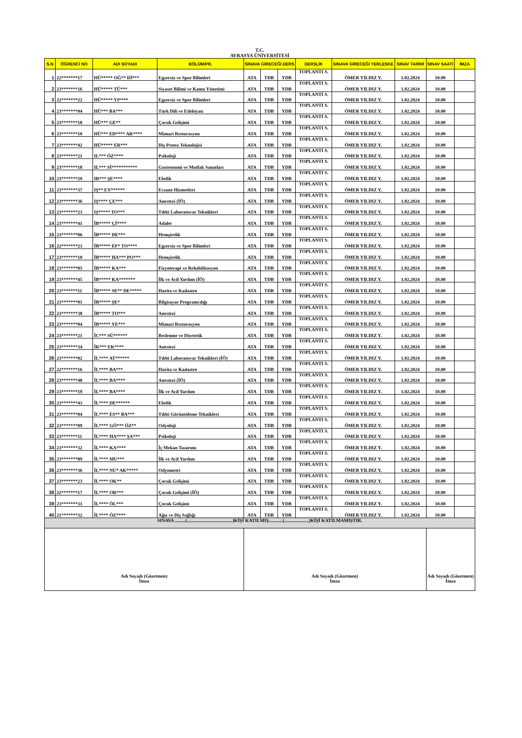T.C.
AVRASYA ÜNİVERSİTESİ
| S.N | ÖĞRENCİ NO | ADI SOYADI | BÖLÜM/PR. | SINAVA GİRECEĞİ DERS | | | DERSLİK | SINAVA GİRECEĞİ YERLESKE | SINAV TARİHİ | SINAV SAATİ | İMZA |
| --- | --- | --- | --- | --- | --- | --- | --- | --- | --- | --- | --- |
| 1 | 22*******17 | HÜ***** OĞ** Dİ*** | Egzersiz ve Spor Bilimleri | ATA | TDB | YDB | TOPLANTI S. | ÖMER YILDIZ Y. | 1.02.2024 | 10.00 | |
| 2 | 23*******16 | HÜ***** TÜ*** | Siyaset Bilimi ve Kamu Yönetimi | ATA | TDB | YDB | TOPLANTI S. | ÖMER YILDIZ Y. | 1.02.2024 | 10.00 | |
| 3 | 22*******22 | HÜ***** YI**** | Egzersiz ve Spor Bilimleri | ATA | TDB | YDB | TOPLANTI S. | ÖMER YILDIZ Y. | 1.02.2024 | 10.00 | |
| 4 | 23*******04 | HÜ*** BA*** | Türk Dili ve Edebiyatı | ATA | TDB | YDB | TOPLANTI S. | ÖMER YILDIZ Y. | 1.02.2024 | 10.00 | |
| 5 | 23*******18 | HÜ*** GE** | Çocuk Gelişimi | ATA | TDB | YDB | TOPLANTI S. | ÖMER YILDIZ Y. | 1.02.2024 | 10.00 | |
| 6 | 23*******10 | HÜ*** ED**** AR**** | Mimari Restorasyon | ATA | TDB | YDB | TOPLANTI S. | ÖMER YILDIZ Y. | 1.02.2024 | 10.00 | |
| 7 | 23*******42 | HÜ***** ER*** | Diş Protez Teknolojisi | ATA | TDB | YDB | TOPLANTI S. | ÖMER YILDIZ Y. | 1.02.2024 | 10.00 | |
| 8 | 23*******21 | IL*** ÖZ**** | Psikoloji | ATA | TDB | YDB | TOPLANTI S. | ÖMER YILDIZ Y. | 1.02.2024 | 10.00 | |
| 9 | 23*******18 | IL*** Sİ*********** | Gastronomi ve Mutfak Sanatları | ATA | TDB | YDB | TOPLANTI S. | ÖMER YILDIZ Y. | 1.02.2024 | 10.00 | |
| 10 | 23*******29 | IR*** ŞE**** | Ebelik | ATA | TDB | YDB | TOPLANTI S. | ÖMER YILDIZ Y. | 1.02.2024 | 10.00 | |
| 11 | 23*******37 | IŞ** EY****** | Eczane Hizmetleri | ATA | TDB | YDB | TOPLANTI S. | ÖMER YILDIZ Y. | 1.02.2024 | 10.00 | |
| 12 | 23*******36 | IŞ**** ÇE*** | Anestezi (İÖ) | ATA | TDB | YDB | TOPLANTI S. | ÖMER YILDIZ Y. | 1.02.2024 | 10.00 | |
| 13 | 23*******23 | IŞ***** TO*** | Tıbbi Laboratuvar Teknikleri | ATA | TDB | YDB | TOPLANTI S. | ÖMER YILDIZ Y. | 1.02.2024 | 10.00 | |
| 14 | 23*******41 | İB***** Çİ**** | Adalet | ATA | TDB | YDB | TOPLANTI S. | ÖMER YILDIZ Y. | 1.02.2024 | 10.00 | |
| 15 | 23*******06 | İB***** DE*** | Hemşirelik | ATA | TDB | YDB | TOPLANTI S. | ÖMER YILDIZ Y. | 1.02.2024 | 10.00 | |
| 16 | 22*******23 | İB***** EF* TO**** | Egzersiz ve Spor Bilimleri | ATA | TDB | YDB | TOPLANTI S. | ÖMER YILDIZ Y. | 1.02.2024 | 10.00 | |
| 17 | 23*******10 | İB***** HA*** PO*** | Hemşirelik | ATA | TDB | YDB | TOPLANTI S. | ÖMER YILDIZ Y. | 1.02.2024 | 10.00 | |
| 18 | 23*******05 | İB***** KA*** | Fizyoterapi ve Rehabilitasyon | ATA | TDB | YDB | TOPLANTI S. | ÖMER YILDIZ Y. | 1.02.2024 | 10.00 | |
| 19 | 23*******45 | İB***** KA******* | İlk ve Acil Yardım (İÖ) | ATA | TDB | YDB | TOPLANTI S. | ÖMER YILDIZ Y. | 1.02.2024 | 10.00 | |
| 20 | 23*******11 | İB***** SE** DE***** | Harita ve Kadastro | ATA | TDB | YDB | TOPLANTI S. | ÖMER YILDIZ Y. | 1.02.2024 | 10.00 | |
| 21 | 23*******01 | İB***** ŞE* | Bilgisayar Programcılığı | ATA | TDB | YDB | TOPLANTI S. | ÖMER YILDIZ Y. | 1.02.2024 | 10.00 | |
| 22 | 23*******38 | İB***** TO*** | Anestezi | ATA | TDB | YDB | TOPLANTI S. | ÖMER YILDIZ Y. | 1.02.2024 | 10.00 | |
| 23 | 23*******04 | İB***** YE*** | Mimari Restorasyon | ATA | TDB | YDB | TOPLANTI S. | ÖMER YILDIZ Y. | 1.02.2024 | 10.00 | |
| 24 | 23*******21 | İC*** SÜ****** | Beslenme ve Diyetetik | ATA | TDB | YDB | TOPLANTI S. | ÖMER YILDIZ Y. | 1.02.2024 | 10.00 | |
| 25 | 23*******34 | İK*** EK**** | Anestezi | ATA | TDB | YDB | TOPLANTI S. | ÖMER YILDIZ Y. | 1.02.2024 | 10.00 | |
| 26 | 23*******02 | İL**** AT****** | Tıbbi Laboratuvar Teknikleri (İÖ) | ATA | TDB | YDB | TOPLANTI S. | ÖMER YILDIZ Y. | 1.02.2024 | 10.00 | |
| 27 | 22*******16 | İL**** BA*** | Harita ve Kadastro | ATA | TDB | YDB | TOPLANTI S. | ÖMER YILDIZ Y. | 1.02.2024 | 10.00 | |
| 28 | 23*******48 | İL**** BA**** | Anestezi (İÖ) | ATA | TDB | YDB | TOPLANTI S. | ÖMER YILDIZ Y. | 1.02.2024 | 10.00 | |
| 29 | 23*******19 | İL**** BA**** | İlk ve Acil Yardım | ATA | TDB | YDB | TOPLANTI S. | ÖMER YILDIZ Y. | 1.02.2024 | 10.00 | |
| 30 | 23*******43 | İL**** DE****** | Ebelik | ATA | TDB | YDB | TOPLANTI S. | ÖMER YILDIZ Y. | 1.02.2024 | 10.00 | |
| 31 | 23*******04 | İL**** ES** BA*** | Tıbbi Görüntüleme Teknikleri | ATA | TDB | YDB | TOPLANTI S. | ÖMER YILDIZ Y. | 1.02.2024 | 10.00 | |
| 32 | 23*******09 | İL**** GÖ*** ÖZ** | Odyoloji | ATA | TDB | YDB | TOPLANTI S. | ÖMER YILDIZ Y. | 1.02.2024 | 10.00 | |
| 33 | 23*******11 | İL**** HA**** ŞA*** | Psikoloji | ATA | TDB | YDB | TOPLANTI S. | ÖMER YILDIZ Y. | 1.02.2024 | 10.00 | |
| 34 | 23*******32 | İL**** KA**** | İç Mekan Tasarımı | ATA | TDB | YDB | TOPLANTI S. | ÖMER YILDIZ Y. | 1.02.2024 | 10.00 | |
| 35 | 23*******89 | İL**** MU*** | İlk ve Acil Yardım | ATA | TDB | YDB | TOPLANTI S. | ÖMER YILDIZ Y. | 1.02.2024 | 10.00 | |
| 36 | 23*******36 | İL**** NU* AK***** | Odyometri | ATA | TDB | YDB | TOPLANTI S. | ÖMER YILDIZ Y. | 1.02.2024 | 10.00 | |
| 37 | 23*******23 | İL**** OK** | Çocuk Gelişimi | ATA | TDB | YDB | TOPLANTI S. | ÖMER YILDIZ Y. | 1.02.2024 | 10.00 | |
| 38 | 22*******17 | İL**** OR*** | Çocuk Gelişimi (İÖ) | ATA | TDB | YDB | TOPLANTI S. | ÖMER YILDIZ Y. | 1.02.2024 | 10.00 | |
| 39 | 23*******31 | İL**** ÖL*** | Çocuk Gelişimi | ATA | TDB | YDB | TOPLANTI S. | ÖMER YILDIZ Y. | 1.02.2024 | 10.00 | |
| 40 | 21*******32 | İL**** ÖZ**** | Ağız ve Diş Sağlığı | ATA | TDB | YDB | TOPLANTI S. | ÖMER YILDIZ Y. | 1.02.2024 | 10.00 | |
| SINAVA .........(.......................................)KİŞİ KATILMIŞ............(.....................)KİŞİ KATILMAMIŞTIR. | | | | | | | | | | | |
| Adı Soyadı (Gözetmen) İmza | | | | Adı Soyadı (Gözetmen) İmza | | | | | | Adı Soyadı (Gözetmen) İmza | |